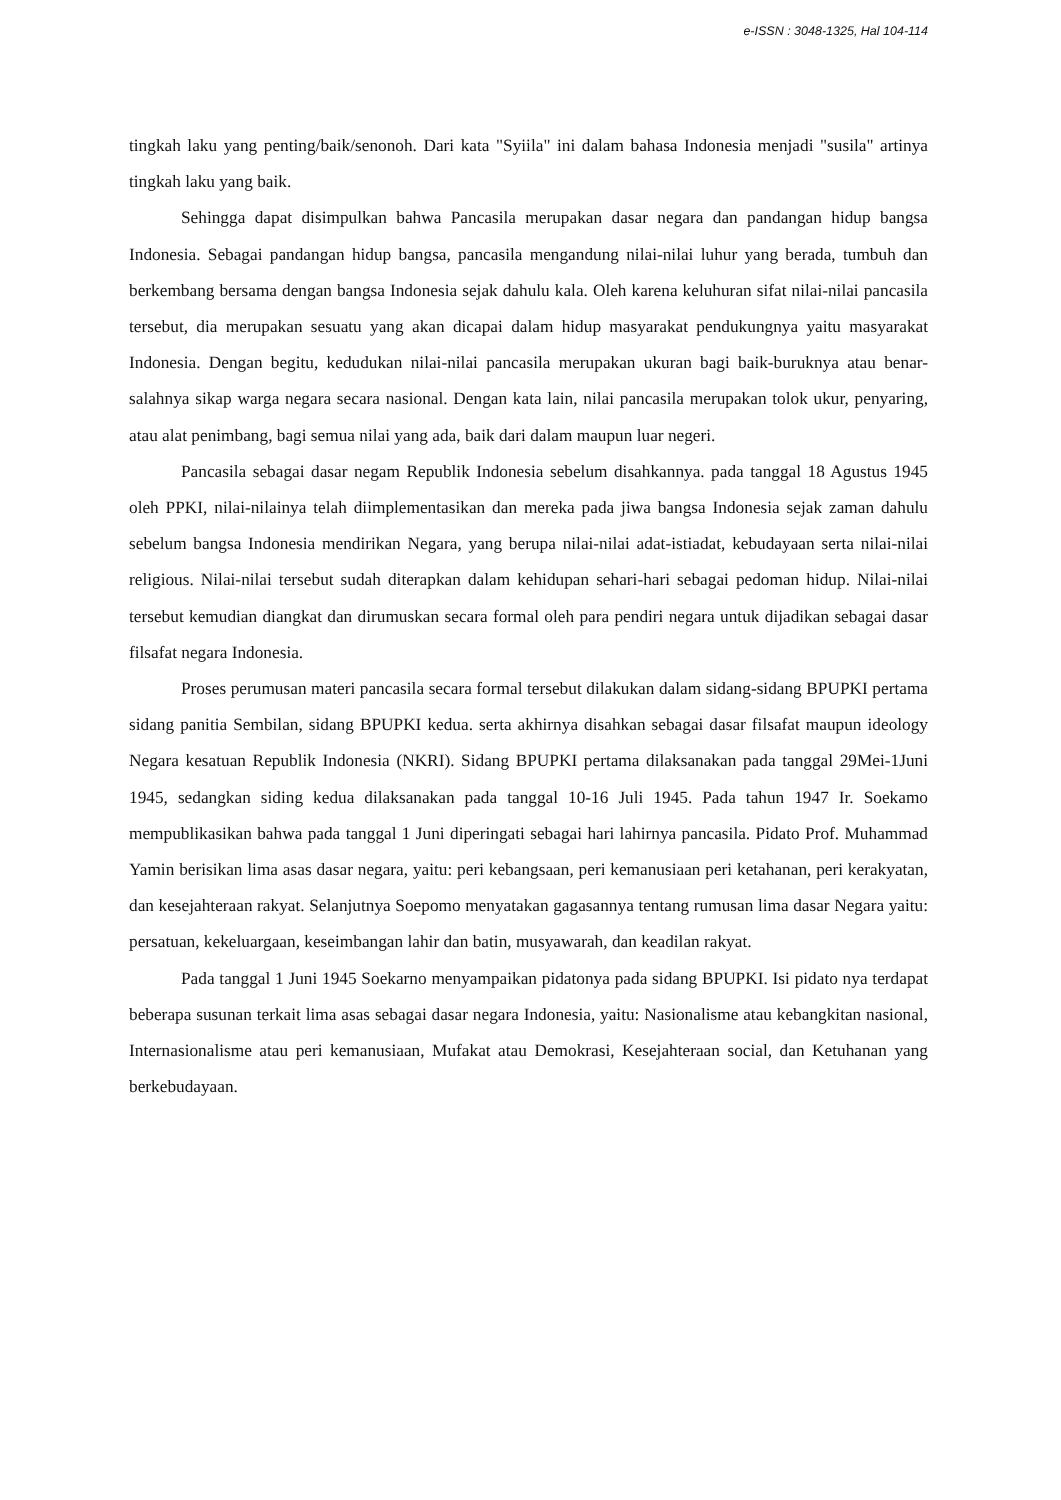e-ISSN : 3048-1325, Hal 104-114
tingkah laku yang penting/baik/senonoh. Dari kata "Syiila" ini dalam bahasa Indonesia menjadi "susila" artinya tingkah laku yang baik.
Sehingga dapat disimpulkan bahwa Pancasila merupakan dasar negara dan pandangan hidup bangsa Indonesia. Sebagai pandangan hidup bangsa, pancasila mengandung nilai-nilai luhur yang berada, tumbuh dan berkembang bersama dengan bangsa Indonesia sejak dahulu kala. Oleh karena keluhuran sifat nilai-nilai pancasila tersebut, dia merupakan sesuatu yang akan dicapai dalam hidup masyarakat pendukungnya yaitu masyarakat Indonesia. Dengan begitu, kedudukan nilai-nilai pancasila merupakan ukuran bagi baik-buruknya atau benar-salahnya sikap warga negara secara nasional. Dengan kata lain, nilai pancasila merupakan tolok ukur, penyaring, atau alat penimbang, bagi semua nilai yang ada, baik dari dalam maupun luar negeri.
Pancasila sebagai dasar negam Republik Indonesia sebelum disahkannya. pada tanggal 18 Agustus 1945 oleh PPKI, nilai-nilainya telah diimplementasikan dan mereka pada jiwa bangsa Indonesia sejak zaman dahulu sebelum bangsa Indonesia mendirikan Negara, yang berupa nilai-nilai adat-istiadat, kebudayaan serta nilai-nilai religious. Nilai-nilai tersebut sudah diterapkan dalam kehidupan sehari-hari sebagai pedoman hidup. Nilai-nilai tersebut kemudian diangkat dan dirumuskan secara formal oleh para pendiri negara untuk dijadikan sebagai dasar filsafat negara Indonesia.
Proses perumusan materi pancasila secara formal tersebut dilakukan dalam sidang-sidang BPUPKI pertama sidang panitia Sembilan, sidang BPUPKI kedua. serta akhirnya disahkan sebagai dasar filsafat maupun ideology Negara kesatuan Republik Indonesia (NKRI). Sidang BPUPKI pertama dilaksanakan pada tanggal 29Mei-1Juni 1945, sedangkan siding kedua dilaksanakan pada tanggal 10-16 Juli 1945. Pada tahun 1947 Ir. Soekamo mempublikasikan bahwa pada tanggal 1 Juni diperingati sebagai hari lahirnya pancasila. Pidato Prof. Muhammad Yamin berisikan lima asas dasar negara, yaitu: peri kebangsaan, peri kemanusiaan peri ketahanan, peri kerakyatan, dan kesejahteraan rakyat. Selanjutnya Soepomo menyatakan gagasannya tentang rumusan lima dasar Negara yaitu: persatuan, kekeluargaan, keseimbangan lahir dan batin, musyawarah, dan keadilan rakyat.
Pada tanggal 1 Juni 1945 Soekarno menyampaikan pidatonya pada sidang BPUPKI. Isi pidato nya terdapat beberapa susunan terkait lima asas sebagai dasar negara Indonesia, yaitu: Nasionalisme atau kebangkitan nasional, Internasionalisme atau peri kemanusiaan, Mufakat atau Demokrasi, Kesejahteraan social, dan Ketuhanan yang berkebudayaan.